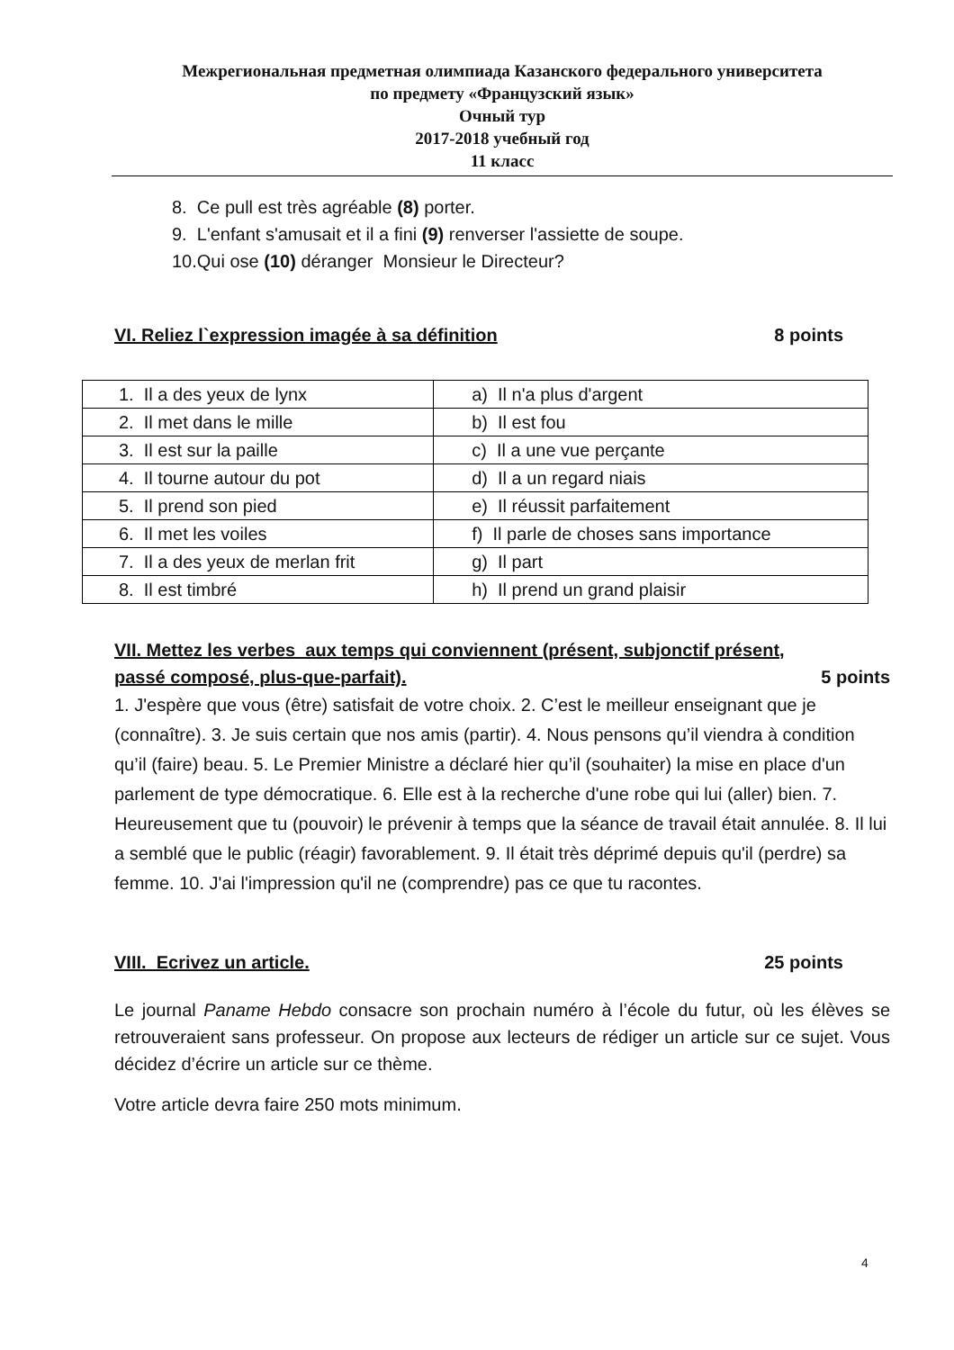Межрегиональная предметная олимпиада Казанского федерального университета
по предмету «Французский язык»
Очный тур
2017-2018 учебный год
11 класс
8. Ce pull est très agréable (8) porter.
9. L'enfant s'amusait et il a fini (9) renverser l'assiette de soupe.
10.Qui ose (10) déranger Monsieur le Directeur?
VI. Reliez l`expression imagée à sa définition 8 points
| 1. Il a des yeux de lynx | a) Il n'a plus d'argent |
| 2. Il met dans le mille | b) Il est fou |
| 3. Il est sur la paille | c) Il a une vue perçante |
| 4. Il tourne autour du pot | d) Il a un regard niais |
| 5. Il prend son pied | e) Il réussit parfaitement |
| 6. Il met les voiles | f) Il parle de choses sans importance |
| 7. Il a des yeux de merlan frit | g) Il part |
| 8. Il est timbré | h) Il prend un grand plaisir |
VII. Mettez les verbes aux temps qui conviennent (présent, subjonctif présent,
passé composé, plus-que-parfait). 5 points
1. J'espère que vous (être) satisfait de votre choix. 2. C’est le meilleur enseignant que je (connaître). 3. Je suis certain que nos amis (partir). 4. Nous pensons qu’il viendra à condition qu’il (faire) beau. 5. Le Premier Ministre a déclaré hier qu’il (souhaiter) la mise en place d'un parlement de type démocratique. 6. Elle est à la recherche d'une robe qui lui (aller) bien. 7. Heureusement que tu (pouvoir) le prévenir à temps que la séance de travail était annulée. 8. Il lui a semblé que le public (réagir) favorablement. 9. Il était très déprimé depuis qu'il (perdre) sa femme. 10. J'ai l'impression qu'il ne (comprendre) pas ce que tu racontes.
VIII. Ecrivez un article. 25 points
Le journal Paname Hebdo consacre son prochain numéro à l’école du futur, où les élèves se retrouveraient sans professeur. On propose aux lecteurs de rédiger un article sur ce sujet. Vous décidez d’écrire un article sur ce thème.
Votre article devra faire 250 mots minimum.
4